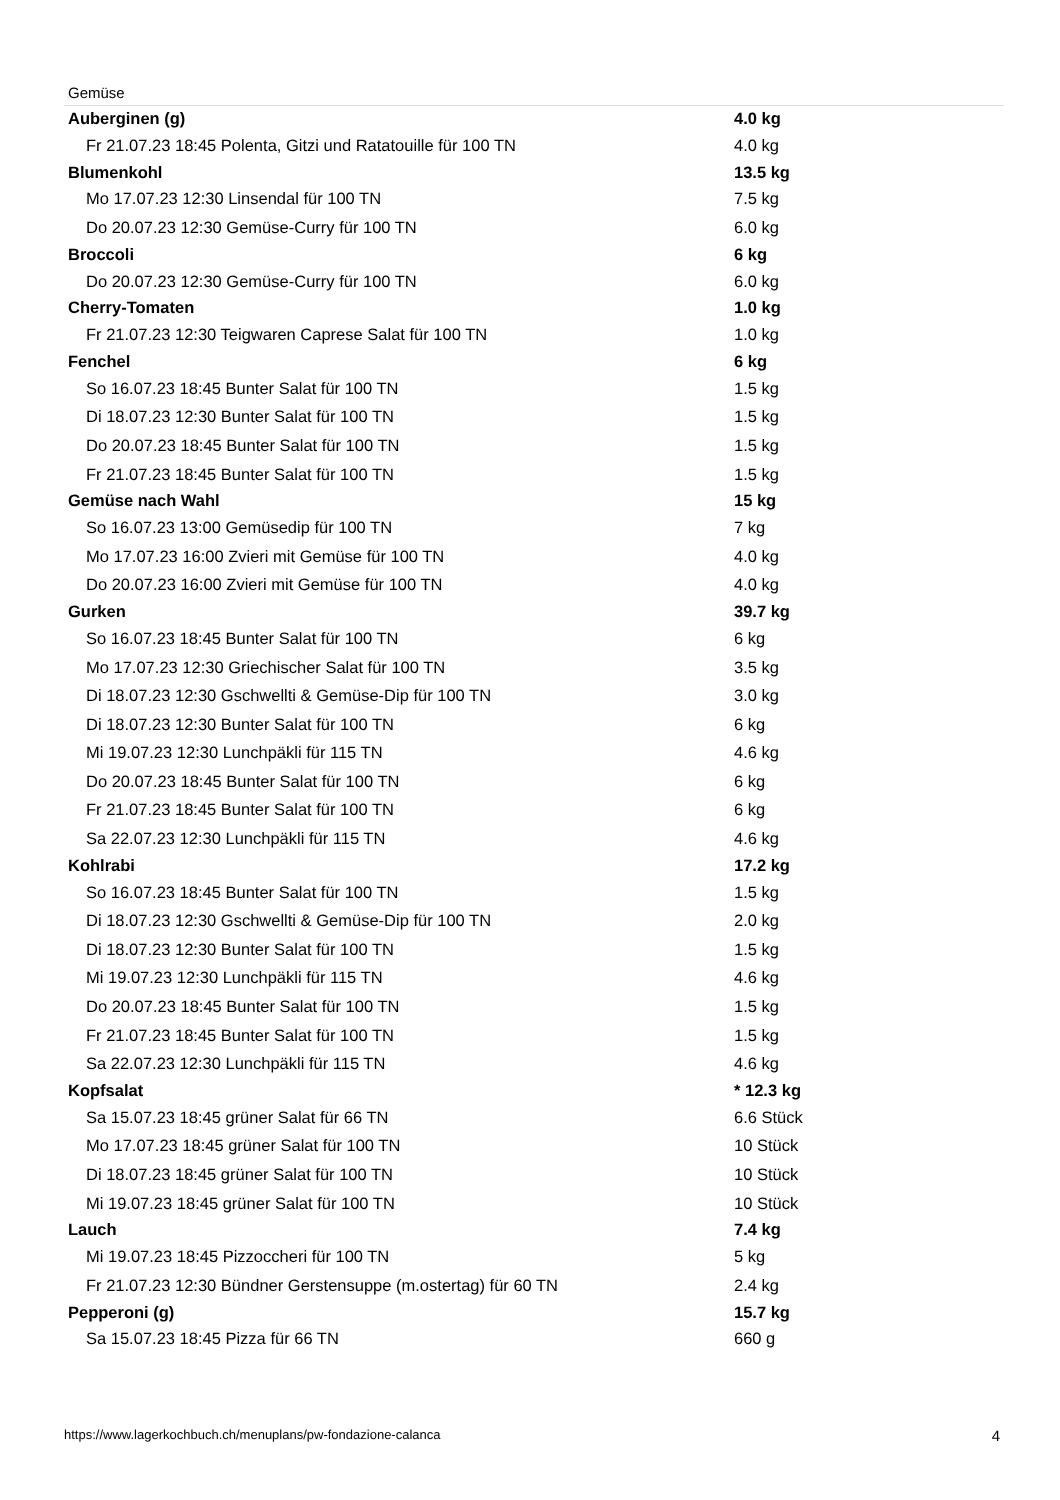Gemüse
| Auberginen (g) | 4.0 kg |
| Fr 21.07.23 18:45 Polenta, Gitzi und Ratatouille für 100 TN | 4.0 kg |
| Blumenkohl | 13.5 kg |
| Mo 17.07.23 12:30 Linsendal für 100 TN | 7.5 kg |
| Do 20.07.23 12:30 Gemüse-Curry für 100 TN | 6.0 kg |
| Broccoli | 6 kg |
| Do 20.07.23 12:30 Gemüse-Curry für 100 TN | 6.0 kg |
| Cherry-Tomaten | 1.0 kg |
| Fr 21.07.23 12:30 Teigwaren Caprese Salat für 100 TN | 1.0 kg |
| Fenchel | 6 kg |
| So 16.07.23 18:45 Bunter Salat für 100 TN | 1.5 kg |
| Di 18.07.23 12:30 Bunter Salat für 100 TN | 1.5 kg |
| Do 20.07.23 18:45 Bunter Salat für 100 TN | 1.5 kg |
| Fr 21.07.23 18:45 Bunter Salat für 100 TN | 1.5 kg |
| Gemüse nach Wahl | 15 kg |
| So 16.07.23 13:00 Gemüsedip für 100 TN | 7 kg |
| Mo 17.07.23 16:00 Zvieri mit Gemüse für 100 TN | 4.0 kg |
| Do 20.07.23 16:00 Zvieri mit Gemüse für 100 TN | 4.0 kg |
| Gurken | 39.7 kg |
| So 16.07.23 18:45 Bunter Salat für 100 TN | 6 kg |
| Mo 17.07.23 12:30 Griechischer Salat für 100 TN | 3.5 kg |
| Di 18.07.23 12:30 Gschwellti & Gemüse-Dip für 100 TN | 3.0 kg |
| Di 18.07.23 12:30 Bunter Salat für 100 TN | 6 kg |
| Mi 19.07.23 12:30 Lunchpäkli für 115 TN | 4.6 kg |
| Do 20.07.23 18:45 Bunter Salat für 100 TN | 6 kg |
| Fr 21.07.23 18:45 Bunter Salat für 100 TN | 6 kg |
| Sa 22.07.23 12:30 Lunchpäkli für 115 TN | 4.6 kg |
| Kohlrabi | 17.2 kg |
| So 16.07.23 18:45 Bunter Salat für 100 TN | 1.5 kg |
| Di 18.07.23 12:30 Gschwellti & Gemüse-Dip für 100 TN | 2.0 kg |
| Di 18.07.23 12:30 Bunter Salat für 100 TN | 1.5 kg |
| Mi 19.07.23 12:30 Lunchpäkli für 115 TN | 4.6 kg |
| Do 20.07.23 18:45 Bunter Salat für 100 TN | 1.5 kg |
| Fr 21.07.23 18:45 Bunter Salat für 100 TN | 1.5 kg |
| Sa 22.07.23 12:30 Lunchpäkli für 115 TN | 4.6 kg |
| Kopfsalat | * 12.3 kg |
| Sa 15.07.23 18:45 grüner Salat für 66 TN | 6.6 Stück |
| Mo 17.07.23 18:45 grüner Salat für 100 TN | 10 Stück |
| Di 18.07.23 18:45 grüner Salat für 100 TN | 10 Stück |
| Mi 19.07.23 18:45 grüner Salat für 100 TN | 10 Stück |
| Lauch | 7.4 kg |
| Mi 19.07.23 18:45 Pizzoccheri für 100 TN | 5 kg |
| Fr 21.07.23 12:30 Bündner Gerstensuppe (m.ostertag) für 60 TN | 2.4 kg |
| Pepperoni (g) | 15.7 kg |
| Sa 15.07.23 18:45 Pizza für 66 TN | 660 g |
https://www.lagerkochbuch.ch/menuplans/pw-fondazione-calanca 4